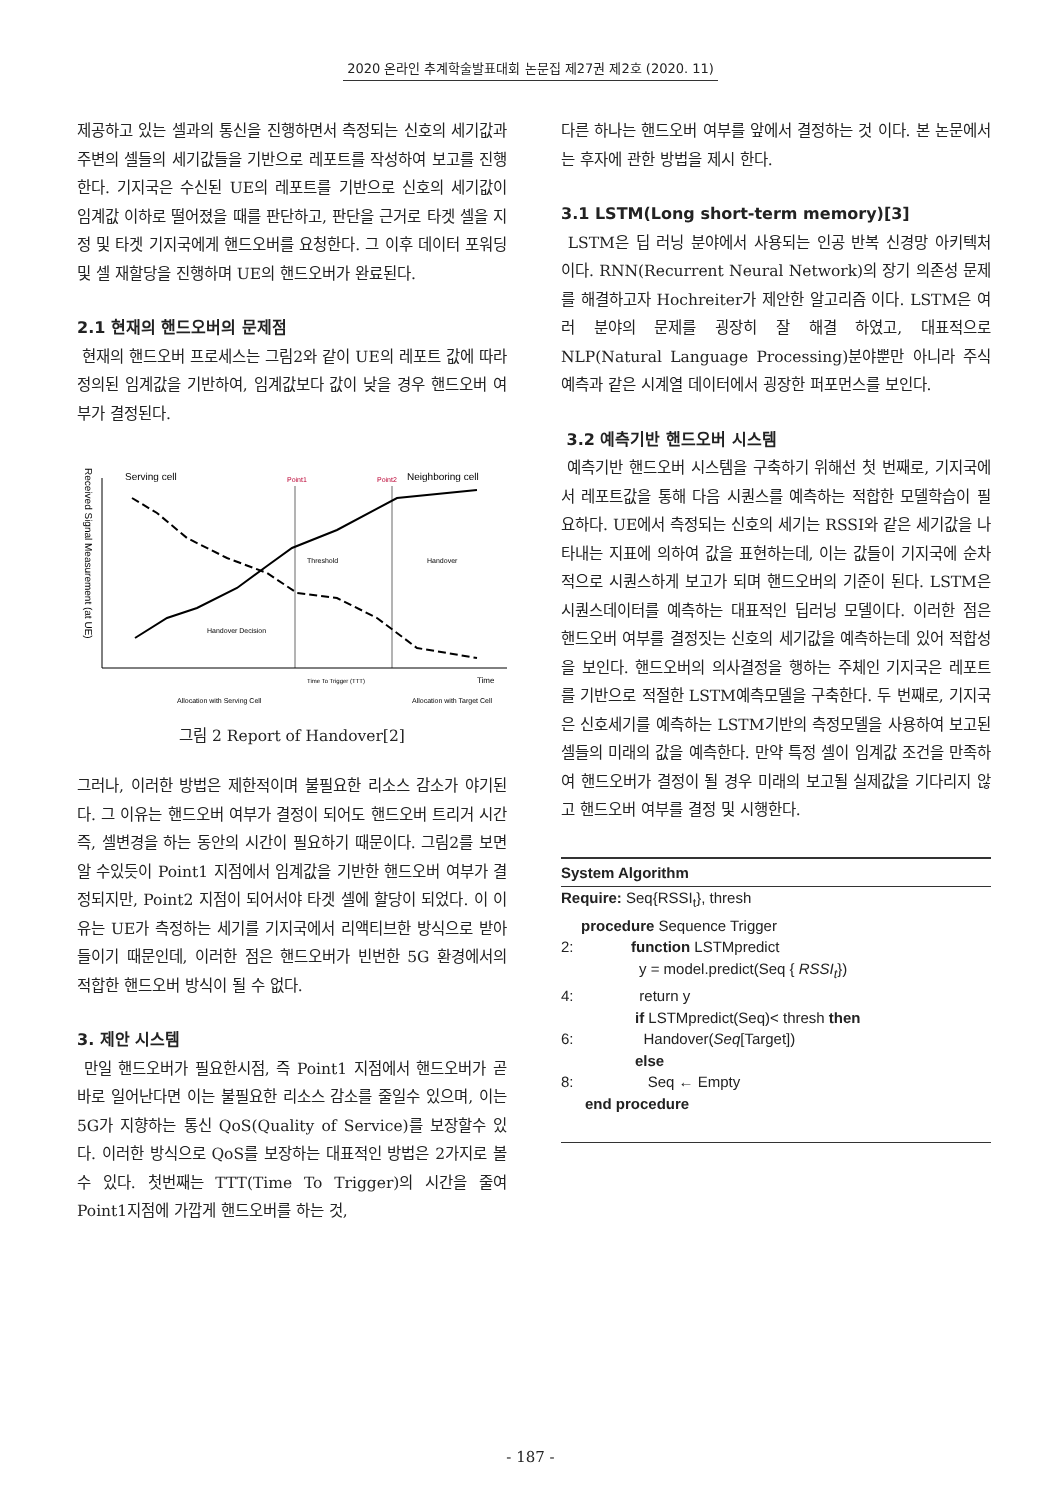2020 온라인 추계학술발표대회 논문집 제27권 제2호 (2020. 11)
제공하고 있는 셀과의 통신을 진행하면서 측정되는 신호의 세기값과 주변의 셀들의 세기값들을 기반으로 레포트를 작성하여 보고를 진행한다. 기지국은 수신된 UE의 레포트를 기반으로 신호의 세기값이 임계값 이하로 떨어졌을 때를 판단하고, 판단을 근거로 타겟 셀을 지정 및 타겟 기지국에게 핸드오버를 요청한다. 그 이후 데이터 포워딩 및 셀 재할당을 진행하며 UE의 핸드오버가 완료된다.
2.1 현재의 핸드오버의 문제점
현재의 핸드오버 프로세스는 그림2와 같이 UE의 레포트 값에 따라 정의된 임계값을 기반하여, 임계값보다 값이 낮을 경우 핸드오버 여부가 결정된다.
Received Signal Measurement (at UE)
Serving cell
Point1
Point2
Neighboring cell
Threshold
Handover
Handover Decision
Time
Time To Trigger (TTT)
Allocation with Serving Cell
Allocation with Target Cell
그림 2 Report of Handover[2]
그러나, 이러한 방법은 제한적이며 불필요한 리소스 감소가 야기된다. 그 이유는 핸드오버 여부가 결정이 되어도 핸드오버 트리거 시간 즉, 셀변경을 하는 동안의 시간이 필요하기 때문이다. 그림2를 보면 알 수있듯이 Point1 지점에서 임계값을 기반한 핸드오버 여부가 결정되지만, Point2 지점이 되어서야 타겟 셀에 할당이 되었다. 이 이유는 UE가 측정하는 세기를 기지국에서 리액티브한 방식으로 받아들이기 때문인데, 이러한 점은 핸드오버가 빈번한 5G 환경에서의 적합한 핸드오버 방식이 될 수 없다.
3. 제안 시스템
만일 핸드오버가 필요한시점, 즉 Point1 지점에서 핸드오버가 곧바로 일어난다면 이는 불필요한 리소스 감소를 줄일수 있으며, 이는 5G가 지향하는 통신 QoS(Quality of Service)를 보장할수 있다. 이러한 방식으로 QoS를 보장하는 대표적인 방법은 2가지로 볼수 있다. 첫번째는 TTT(Time To Trigger)의 시간을 줄여 Point1지점에 가깝게 핸드오버를 하는 것,
다른 하나는 핸드오버 여부를 앞에서 결정하는 것 이다. 본 논문에서는 후자에 관한 방법을 제시 한다.
3.1 LSTM(Long short-term memory)[3]
LSTM은 딥 러닝 분야에서 사용되는 인공 반복 신경망 아키텍처 이다. RNN(Recurrent Neural Network)의 장기 의존성 문제를 해결하고자 Hochreiter가 제안한 알고리즘 이다. LSTM은 여러 분야의 문제를 굉장히 잘 해결 하였고, 대표적으로 NLP(Natural Language Processing)분야뿐만 아니라 주식예측과 같은 시계열 데이터에서 굉장한 퍼포먼스를 보인다.
3.2 예측기반 핸드오버 시스템
예측기반 핸드오버 시스템을 구축하기 위해선 첫 번째로, 기지국에서 레포트값을 통해 다음 시퀀스를 예측하는 적합한 모델학습이 필요하다. UE에서 측정되는 신호의 세기는 RSSI와 같은 세기값을 나타내는 지표에 의하여 값을 표현하는데, 이는 값들이 기지국에 순차적으로 시퀀스하게 보고가 되며 핸드오버의 기준이 된다. LSTM은 시퀀스데이터를 예측하는 대표적인 딥러닝 모델이다. 이러한 점은 핸드오버 여부를 결정짓는 신호의 세기값을 예측하는데 있어 적합성을 보인다. 핸드오버의 의사결정을 행하는 주체인 기지국은 레포트를 기반으로 적절한 LSTM예측모델을 구축한다. 두 번째로, 기지국은 신호세기를 예측하는 LSTM기반의 측정모델을 사용하여 보고된 셀들의 미래의 값을 예측한다. 만약 특정 셀이 임계값 조건을 만족하여 핸드오버가 결정이 될 경우 미래의 보고될 실제값을 기다리지 않고 핸드오버 여부를 결정 및 시행한다.
System Algorithm
Require: Seq{RSSI<sub>t</sub>}, thresh
procedure Sequence Trigger
2: function LSTMpredict
y = model.predict(Seq { RSSI<sub>t</sub>})
4: return y
if LSTMpredict(Seq)< thresh then
6: Handover(Seq[Target])
else
8: Seq ← Empty
end procedure
- 187 -